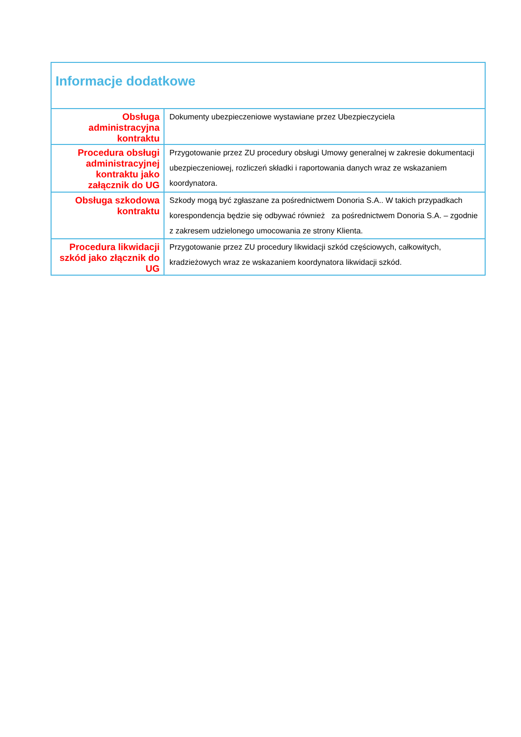| Informacje dodatkowe | |
| --- | --- |
| Obsługa administracyjna kontraktu | Dokumenty ubezpieczeniowe wystawiane przez Ubezpieczyciela |
| Procedura obsługi administracyjnej kontraktu jako załącznik do UG | Przygotowanie przez ZU procedury obsługi Umowy generalnej w zakresie dokumentacji ubezpieczeniowej, rozliczeń składki i raportowania danych wraz ze wskazaniem koordynatora. |
| Obsługa szkodowa kontraktu | Szkody mogą być zgłaszane za pośrednictwem Donoria S.A.. W takich przypadkach korespondencja będzie się odbywać również za pośrednictwem Donoria S.A. – zgodnie z zakresem udzielonego umocowania ze strony Klienta. |
| Procedura likwidacji szkód jako złącznik do UG | Przygotowanie przez ZU procedury likwidacji szkód częściowych, całkowitych, kradzieżowych wraz ze wskazaniem koordynatora likwidacji szkód. |